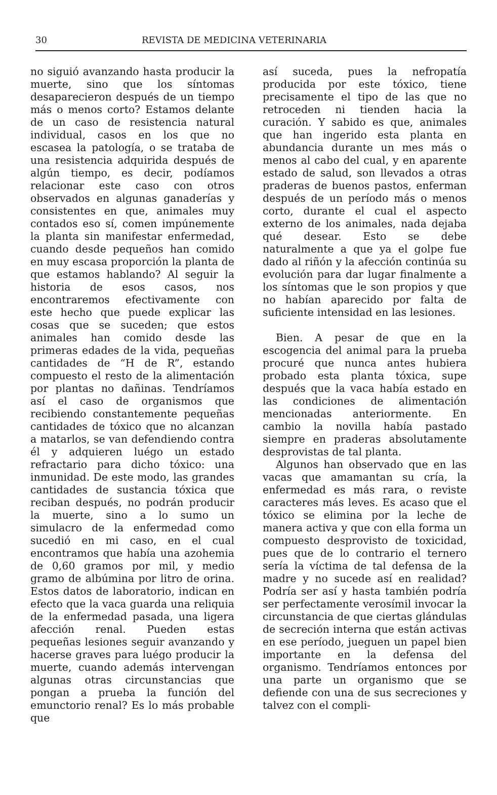30 REVISTA DE MEDICINA VETERINARIA
no siguió avanzando hasta producir la muerte, sino que los síntomas desaparecieron después de un tiempo más o menos corto? Estamos delante de un caso de resistencia natural individual, casos en los que no escasea la patología, o se trataba de una resistencia adquirida después de algún tiempo, es decir, podíamos relacionar este caso con otros observados en algunas ganaderías y consistentes en que, animales muy contados eso sí, comen impúnemente la planta sin manifestar enfermedad, cuando desde pequeños han comido en muy escasa proporción la planta de que estamos hablando? Al seguir la historia de esos casos, nos encontraremos efectivamente con este hecho que puede explicar las cosas que se suceden; que estos animales han comido desde las primeras edades de la vida, pequeñas cantidades de “H de R”, estando compuesto el resto de la alimentación por plantas no dañinas. Tendríamos así el caso de organismos que recibiendo constantemente pequeñas cantidades de tóxico que no alcanzan a matarlos, se van defendiendo contra él y adquieren luégo un estado refractario para dicho tóxico: una inmunidad. De este modo, las grandes cantidades de sustancia tóxica que reciban después, no podrán producir la muerte, sino a lo sumo un simulacro de la enfermedad como sucedió en mi caso, en el cual encontramos que había una azohemia de 0,60 gramos por mil, y medio gramo de albúmina por litro de orina. Estos datos de laboratorio, indican en efecto que la vaca guarda una reliquia de la enfermedad pasada, una ligera afección renal. Pueden estas pequeñas lesiones seguir avanzando y hacerse graves para luégo producir la muerte, cuando además intervengan algunas otras circunstancias que pongan a prueba la función del emunctorio renal? Es lo más probable que
así suceda, pues la nefropatía producida por este tóxico, tiene precisamente el tipo de las que no retroceden ni tienden hacia la curación. Y sabido es que, animales que han ingerido esta planta en abundancia durante un mes más o menos al cabo del cual, y en aparente estado de salud, son llevados a otras praderas de buenos pastos, enferman después de un período más o menos corto, durante el cual el aspecto externo de los animales, nada dejaba qué desear. Esto se debe naturalmente a que ya el golpe fue dado al riñón y la afección continúa su evolución para dar lugar finalmente a los síntomas que le son propios y que no habían aparecido por falta de suficiente intensidad en las lesiones.
Bien. A pesar de que en la escogencia del animal para la prueba procuré que nunca antes hubiera probado esta planta tóxica, supe después que la vaca había estado en las condiciones de alimentación mencionadas anteriormente. En cambio la novilla había pastado siempre en praderas absolutamente desprovistas de tal planta.
Algunos han observado que en las vacas que amamantan su cría, la enfermedad es más rara, o reviste caracteres más leves. Es acaso que el tóxico se elimina por la leche de manera activa y que con ella forma un compuesto desprovisto de toxicidad, pues que de lo contrario el ternero sería la víctima de tal defensa de la madre y no sucede así en realidad? Podría ser así y hasta también podría ser perfectamente verosímil invocar la circunstancia de que ciertas glándulas de secreción interna que están activas en ese período, jueguen un papel bien importante en la defensa del organismo. Tendríamos entonces por una parte un organismo que se defiende con una de sus secreciones y talvez con el compli-